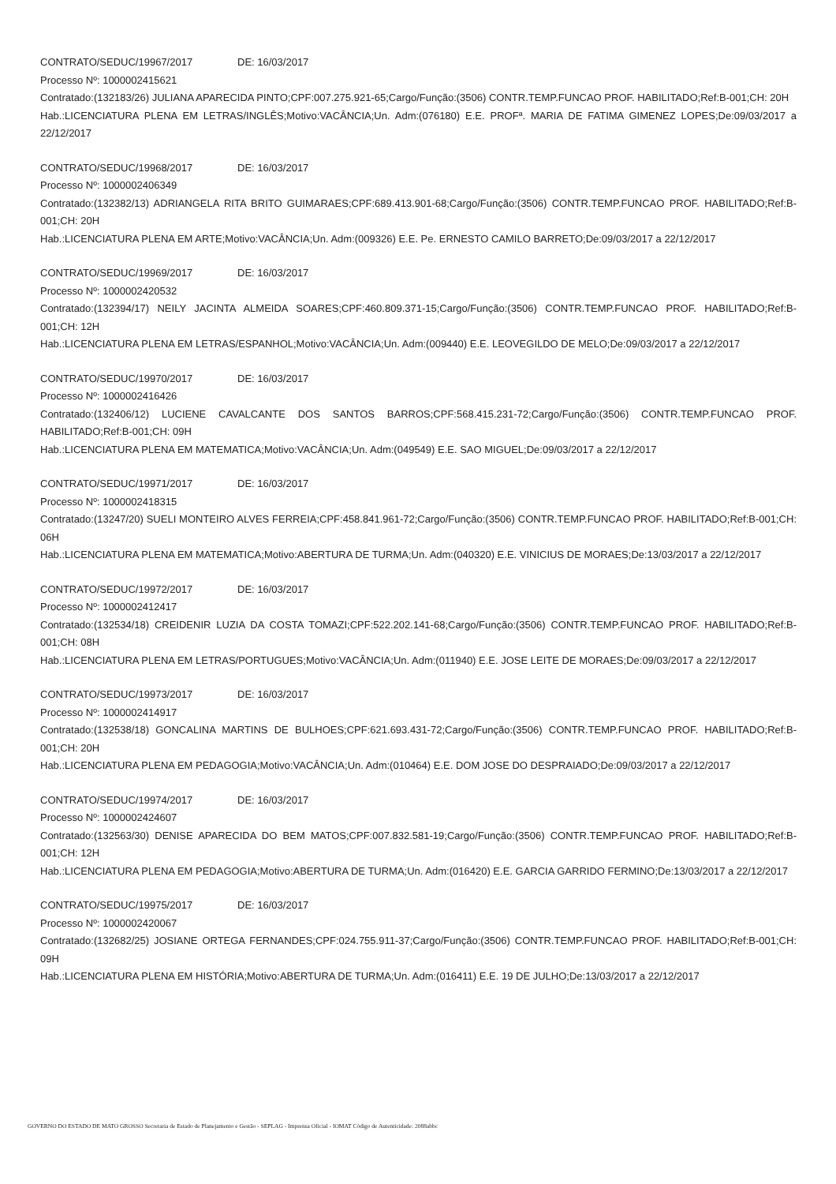CONTRATO/SEDUC/19967/2017 DE: 16/03/2017
Processo Nº: 1000002415621
Contratado:(132183/26) JULIANA APARECIDA PINTO;CPF:007.275.921-65;Cargo/Função:(3506) CONTR.TEMP.FUNCAO PROF. HABILITADO;Ref:B-001;CH: 20H
Hab.:LICENCIATURA PLENA EM LETRAS/INGLÊS;Motivo:VACÂNCIA;Un. Adm:(076180) E.E. PROFª. MARIA DE FATIMA GIMENEZ LOPES;De:09/03/2017 a 22/12/2017
CONTRATO/SEDUC/19968/2017 DE: 16/03/2017
Processo Nº: 1000002406349
Contratado:(132382/13) ADRIANGELA RITA BRITO GUIMARAES;CPF:689.413.901-68;Cargo/Função:(3506) CONTR.TEMP.FUNCAO PROF. HABILITADO;Ref:B-001;CH: 20H
Hab.:LICENCIATURA PLENA EM ARTE;Motivo:VACÂNCIA;Un. Adm:(009326) E.E. Pe. ERNESTO CAMILO BARRETO;De:09/03/2017 a 22/12/2017
CONTRATO/SEDUC/19969/2017 DE: 16/03/2017
Processo Nº: 1000002420532
Contratado:(132394/17) NEILY JACINTA ALMEIDA SOARES;CPF:460.809.371-15;Cargo/Função:(3506) CONTR.TEMP.FUNCAO PROF. HABILITADO;Ref:B-001;CH: 12H
Hab.:LICENCIATURA PLENA EM LETRAS/ESPANHOL;Motivo:VACÂNCIA;Un. Adm:(009440) E.E. LEOVEGILDO DE MELO;De:09/03/2017 a 22/12/2017
CONTRATO/SEDUC/19970/2017 DE: 16/03/2017
Processo Nº: 1000002416426
Contratado:(132406/12) LUCIENE CAVALCANTE DOS SANTOS BARROS;CPF:568.415.231-72;Cargo/Função:(3506) CONTR.TEMP.FUNCAO PROF. HABILITADO;Ref:B-001;CH: 09H
Hab.:LICENCIATURA PLENA EM MATEMATICA;Motivo:VACÂNCIA;Un. Adm:(049549) E.E. SAO MIGUEL;De:09/03/2017 a 22/12/2017
CONTRATO/SEDUC/19971/2017 DE: 16/03/2017
Processo Nº: 1000002418315
Contratado:(13247/20) SUELI MONTEIRO ALVES FERREIA;CPF:458.841.961-72;Cargo/Função:(3506) CONTR.TEMP.FUNCAO PROF. HABILITADO;Ref:B-001;CH: 06H
Hab.:LICENCIATURA PLENA EM MATEMATICA;Motivo:ABERTURA DE TURMA;Un. Adm:(040320) E.E. VINICIUS DE MORAES;De:13/03/2017 a 22/12/2017
CONTRATO/SEDUC/19972/2017 DE: 16/03/2017
Processo Nº: 1000002412417
Contratado:(132534/18) CREIDENIR LUZIA DA COSTA TOMAZI;CPF:522.202.141-68;Cargo/Função:(3506) CONTR.TEMP.FUNCAO PROF. HABILITADO;Ref:B-001;CH: 08H
Hab.:LICENCIATURA PLENA EM LETRAS/PORTUGUES;Motivo:VACÂNCIA;Un. Adm:(011940) E.E. JOSE LEITE DE MORAES;De:09/03/2017 a 22/12/2017
CONTRATO/SEDUC/19973/2017 DE: 16/03/2017
Processo Nº: 1000002414917
Contratado:(132538/18) GONCALINA MARTINS DE BULHOES;CPF:621.693.431-72;Cargo/Função:(3506) CONTR.TEMP.FUNCAO PROF. HABILITADO;Ref:B-001;CH: 20H
Hab.:LICENCIATURA PLENA EM PEDAGOGIA;Motivo:VACÂNCIA;Un. Adm:(010464) E.E. DOM JOSE DO DESPRAIADO;De:09/03/2017 a 22/12/2017
CONTRATO/SEDUC/19974/2017 DE: 16/03/2017
Processo Nº: 1000002424607
Contratado:(132563/30) DENISE APARECIDA DO BEM MATOS;CPF:007.832.581-19;Cargo/Função:(3506) CONTR.TEMP.FUNCAO PROF. HABILITADO;Ref:B-001;CH: 12H
Hab.:LICENCIATURA PLENA EM PEDAGOGIA;Motivo:ABERTURA DE TURMA;Un. Adm:(016420) E.E. GARCIA GARRIDO FERMINO;De:13/03/2017 a 22/12/2017
CONTRATO/SEDUC/19975/2017 DE: 16/03/2017
Processo Nº: 1000002420067
Contratado:(132682/25) JOSIANE ORTEGA FERNANDES;CPF:024.755.911-37;Cargo/Função:(3506) CONTR.TEMP.FUNCAO PROF. HABILITADO;Ref:B-001;CH: 09H
Hab.:LICENCIATURA PLENA EM HISTÓRIA;Motivo:ABERTURA DE TURMA;Un. Adm:(016411) E.E. 19 DE JULHO;De:13/03/2017 a 22/12/2017
GOVERNO DO ESTADO DE MATO GROSSO Secretaria de Estado de Planejamento e Gestão - SEPLAG - Imprensa Oficial - IOMAT Código de Autenticidade: 2088abbc